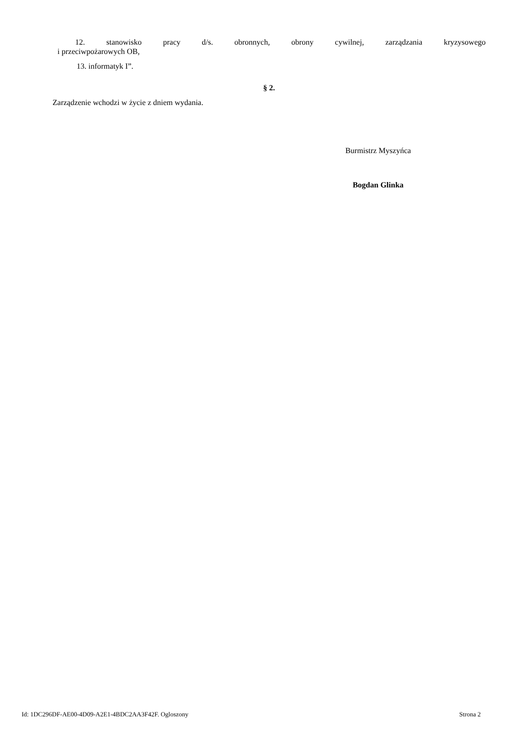12. stanowisko pracy d/s. obronnych, obrony cywilnej, zarządzania kryzysowego
i przeciwpożarowych OB,
13. informatyk I”.
§ 2.
Zarządzenie wchodzi w życie z dniem wydania.
Burmistrz Myszyńca
Bogdan Glinka
Id: 1DC296DF-AE00-4D09-A2E1-4BDC2AA3F42F. Ogloszony Strona 2